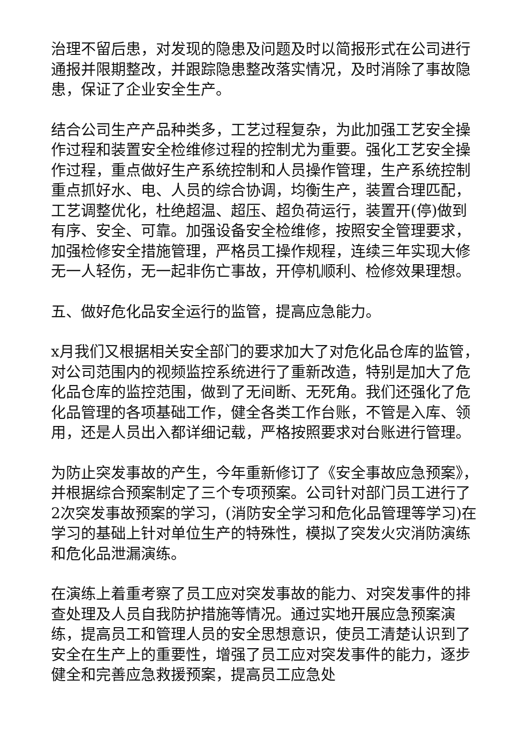治理不留后患，对发现的隐患及问题及时以简报形式在公司进行通报并限期整改，并跟踪隐患整改落实情况，及时消除了事故隐患，保证了企业安全生产。
结合公司生产产品种类多，工艺过程复杂，为此加强工艺安全操作过程和装置安全检维修过程的控制尤为重要。强化工艺安全操作过程，重点做好生产系统控制和人员操作管理，生产系统控制重点抓好水、电、人员的综合协调，均衡生产，装置合理匹配，工艺调整优化，杜绝超温、超压、超负荷运行，装置开(停)做到有序、安全、可靠。加强设备安全检维修，按照安全管理要求，加强检修安全措施管理，严格员工操作规程，连续三年实现大修无一人轻伤，无一起非伤亡事故，开停机顺利、检修效果理想。
五、做好危化品安全运行的监管，提高应急能力。
x月我们又根据相关安全部门的要求加大了对危化品仓库的监管，对公司范围内的视频监控系统进行了重新改造，特别是加大了危化品仓库的监控范围，做到了无间断、无死角。我们还强化了危化品管理的各项基础工作，健全各类工作台账，不管是入库、领用，还是人员出入都详细记载，严格按照要求对台账进行管理。
为防止突发事故的产生，今年重新修订了《安全事故应急预案》，并根据综合预案制定了三个专项预案。公司针对部门员工进行了2次突发事故预案的学习，(消防安全学习和危化品管理等学习)在学习的基础上针对单位生产的特殊性，模拟了突发火灾消防演练和危化品泄漏演练。
在演练上着重考察了员工应对突发事故的能力、对突发事件的排查处理及人员自我防护措施等情况。通过实地开展应急预案演练，提高员工和管理人员的安全思想意识，使员工清楚认识到了安全在生产上的重要性，增强了员工应对突发事件的能力，逐步健全和完善应急救援预案，提高员工应急处